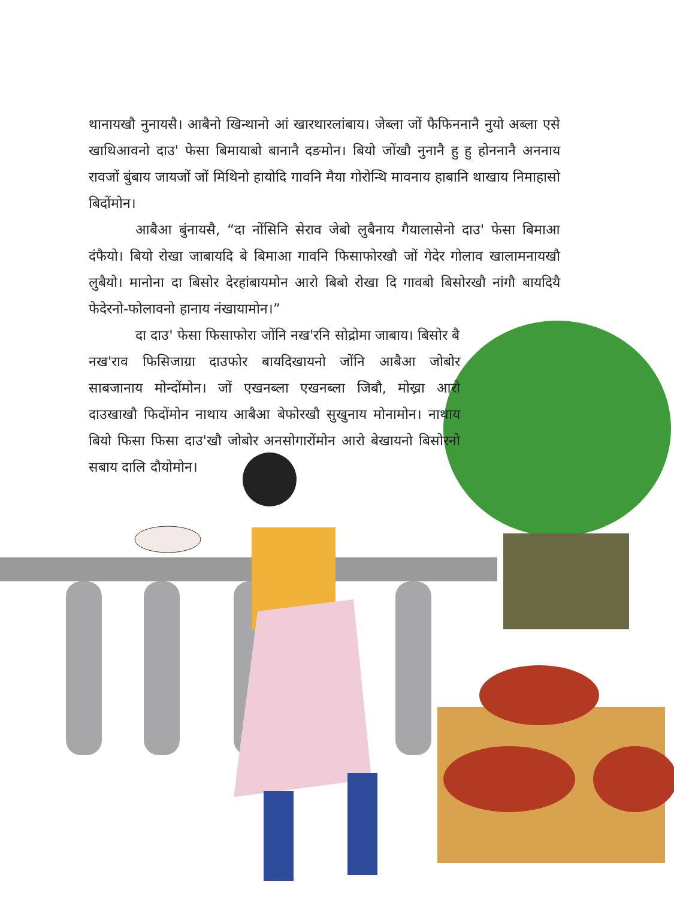थानायखौ नुनायसै। आबैनो खिन्थानो आं खारथारलांबाय। जेब्ला जों फैफिननानै नुयो अब्ला एसे खाथिआवनो दाउ' फेसा बिमायाबो बानानै दङमोन। बियो जोंखौ नुनानै हु हु होननानै अननाय रावजों बुंबाय जायजों जों मिथिनो हायोदि गावनि मैया गोरोन्थि मावनाय हाबानि थाखाय निमाहासो बिदोंमोन।
आबैआ बुंनायसै, “दा नोंसिनि सेराव जेबो लुबैनाय गैयालासेनो दाउ' फेसा बिमाआ दंफैयो। बियो रोखा जाबायदि बे बिमाआ गावनि फिसाफोरखौ जों गेदेर गोलाव खालामनायखौ लुबैयो। मानोना दा बिसोर देरहांबायमोन आरो बिबो रोखा दि गावबो बिसोरखौ नांगौ बायदियै फेदेरनो-फोलावनो हानाय नंखायामोन।”
दा दाउ' फेसा फिसाफोरा जोंनि नख'रनि सोद्रोमा जाबाय। बिसोर बै
नख'राव फिसिजाग्रा दाउफोर बायदिखायनो जोंनि आबैआ जोबोर साबजानाय मोन्दोंमोन। जों एखनब्ला एखनब्ला जिबौ, मोख्रा आरो दाउखाखौ फिदोंमोन नाथाय आबैआ बेफोरखौ सुखुनाय मोनामोन। नाथाय बियो फिसा फिसा दाउ'खौ जोबोर अनसोगारोंमोन आरो बेखायनो बिसोरनो सबाय दालि दौयोमोन।